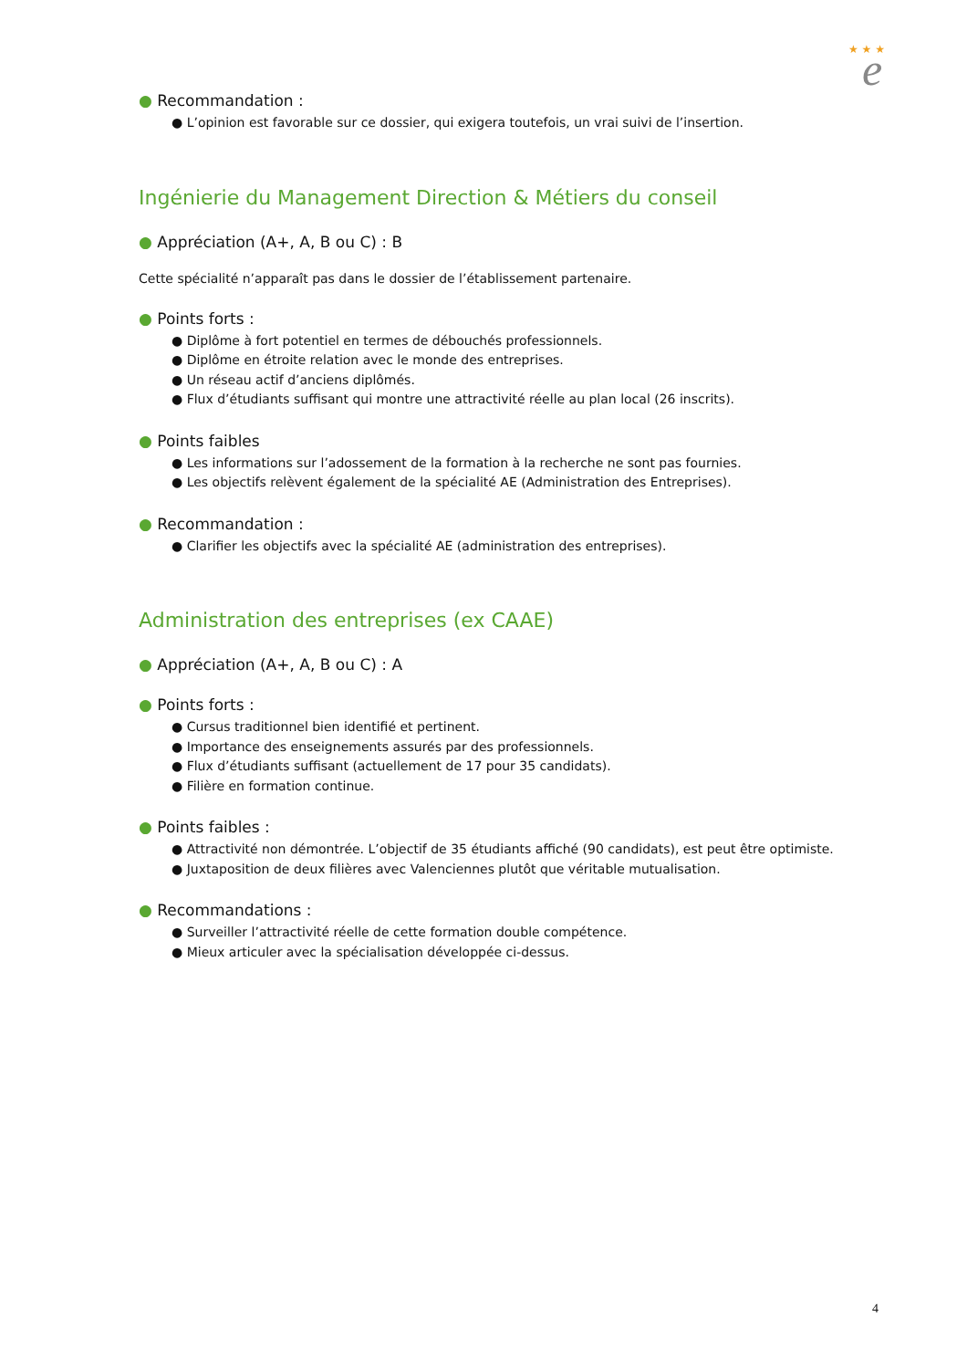★ ★ ★
e
● Recommandation :
● L’opinion est favorable sur ce dossier, qui exigera toutefois, un vrai suivi de l’insertion.
Ingénierie du Management Direction & Métiers du conseil
● Appréciation (A+, A, B ou C) : B
Cette spécialité n’apparaît pas dans le dossier de l’établissement partenaire.
● Points forts :
● Diplôme à fort potentiel en termes de débouchés professionnels.
● Diplôme en étroite relation avec le monde des entreprises.
● Un réseau actif d’anciens diplômés.
● Flux d’étudiants suffisant qui montre une attractivité réelle au plan local (26 inscrits).
● Points faibles
● Les informations sur l’adossement de la formation à la recherche ne sont pas fournies.
● Les objectifs relèvent également de la spécialité AE (Administration des Entreprises).
● Recommandation :
● Clarifier les objectifs avec la spécialité AE (administration des entreprises).
Administration des entreprises (ex CAAE)
● Appréciation (A+, A, B ou C) : A
● Points forts :
● Cursus traditionnel bien identifié et pertinent.
● Importance des enseignements assurés par des professionnels.
● Flux d’étudiants suffisant (actuellement de 17 pour 35 candidats).
● Filière en formation continue.
● Points faibles :
● Attractivité non démontrée. L’objectif de 35 étudiants affiché (90 candidats), est peut être optimiste.
● Juxtaposition de deux filières avec Valenciennes plutôt que véritable mutualisation.
● Recommandations :
● Surveiller l’attractivité réelle de cette formation double compétence.
● Mieux articuler avec la spécialisation développée ci-dessus.
4